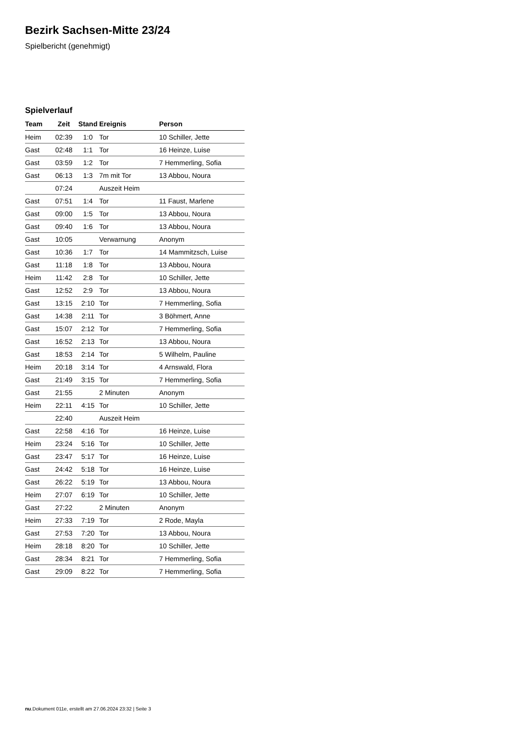Bezirk Sachsen-Mitte 23/24
Spielbericht (genehmigt)
Spielverlauf
| Team | Zeit | Stand | Ereignis | Person |
| --- | --- | --- | --- | --- |
| Heim | 02:39 | 1:0 | Tor | 10 Schiller, Jette |
| Gast | 02:48 | 1:1 | Tor | 16 Heinze, Luise |
| Gast | 03:59 | 1:2 | Tor | 7 Hemmerling, Sofia |
| Gast | 06:13 | 1:3 | 7m mit Tor | 13 Abbou, Noura |
| | 07:24 | | Auszeit Heim | |
| Gast | 07:51 | 1:4 | Tor | 11 Faust, Marlene |
| Gast | 09:00 | 1:5 | Tor | 13 Abbou, Noura |
| Gast | 09:40 | 1:6 | Tor | 13 Abbou, Noura |
| Gast | 10:05 | | Verwarnung | Anonym |
| Gast | 10:36 | 1:7 | Tor | 14 Mammitzsch, Luise |
| Gast | 11:18 | 1:8 | Tor | 13 Abbou, Noura |
| Heim | 11:42 | 2:8 | Tor | 10 Schiller, Jette |
| Gast | 12:52 | 2:9 | Tor | 13 Abbou, Noura |
| Gast | 13:15 | 2:10 | Tor | 7 Hemmerling, Sofia |
| Gast | 14:38 | 2:11 | Tor | 3 Böhmert, Anne |
| Gast | 15:07 | 2:12 | Tor | 7 Hemmerling, Sofia |
| Gast | 16:52 | 2:13 | Tor | 13 Abbou, Noura |
| Gast | 18:53 | 2:14 | Tor | 5 Wilhelm, Pauline |
| Heim | 20:18 | 3:14 | Tor | 4 Arnswald, Flora |
| Gast | 21:49 | 3:15 | Tor | 7 Hemmerling, Sofia |
| Gast | 21:55 | | 2 Minuten | Anonym |
| Heim | 22:11 | 4:15 | Tor | 10 Schiller, Jette |
| | 22:40 | | Auszeit Heim | |
| Gast | 22:58 | 4:16 | Tor | 16 Heinze, Luise |
| Heim | 23:24 | 5:16 | Tor | 10 Schiller, Jette |
| Gast | 23:47 | 5:17 | Tor | 16 Heinze, Luise |
| Gast | 24:42 | 5:18 | Tor | 16 Heinze, Luise |
| Gast | 26:22 | 5:19 | Tor | 13 Abbou, Noura |
| Heim | 27:07 | 6:19 | Tor | 10 Schiller, Jette |
| Gast | 27:22 | | 2 Minuten | Anonym |
| Heim | 27:33 | 7:19 | Tor | 2 Rode, Mayla |
| Gast | 27:53 | 7:20 | Tor | 13 Abbou, Noura |
| Heim | 28:18 | 8:20 | Tor | 10 Schiller, Jette |
| Gast | 28:34 | 8:21 | Tor | 7 Hemmerling, Sofia |
| Gast | 29:09 | 8:22 | Tor | 7 Hemmerling, Sofia |
nu.Dokument 011e, erstellt am 27.06.2024 23:32 | Seite 3